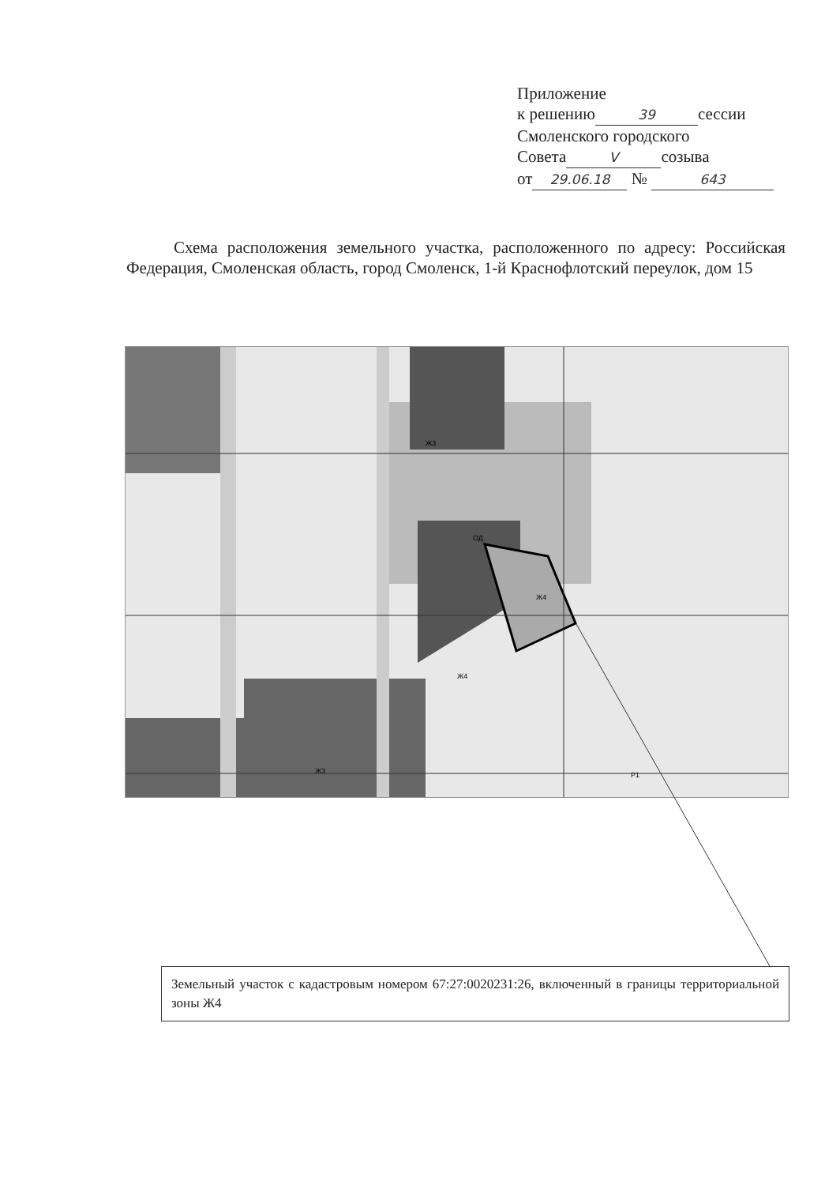Приложение
к решению 39 сессии
Смоленского городского
Совета V созыва
от 29.06.18 № 643
Схема расположения земельного участка, расположенного по адресу: Российская Федерация, Смоленская область, город Смоленск, 1-й Краснофлотский переулок, дом 15
ОД
Ж4
Ж4
Ж3
Ж3
Р1
Земельный участок с кадастровым номером 67:27:0020231:26, включенный в границы территориальной зоны Ж4